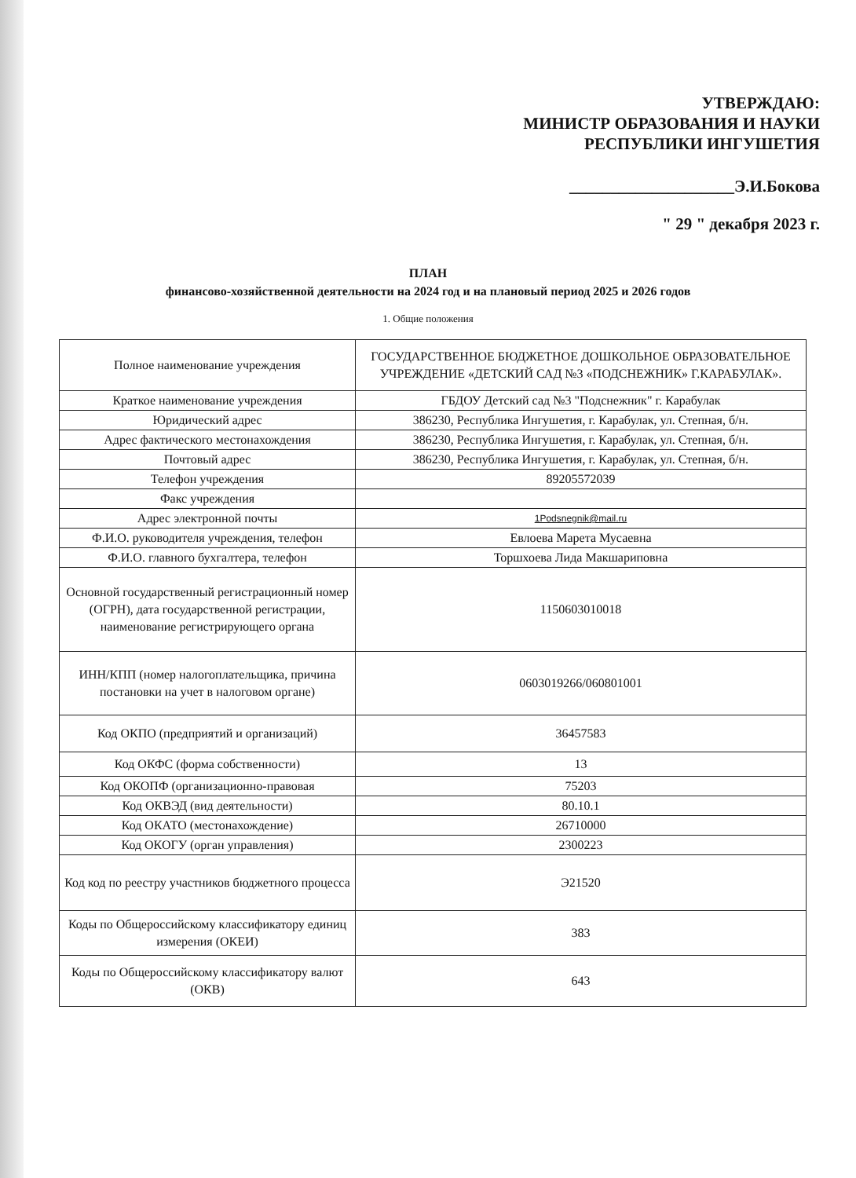УТВЕРЖДАЮ:
МИНИСТР ОБРАЗОВАНИЯ И НАУКИ
РЕСПУБЛИКИ ИНГУШЕТИЯ
____________________Э.И.Бокова
" 29 " декабря 2023 г.
ПЛАН
финансово-хозяйственной деятельности на 2024 год и на плановый период 2025 и 2026 годов
1. Общие положения
| Полное наименование учреждения | ГОСУДАРСТВЕННОЕ БЮДЖЕТНОЕ ДОШКОЛЬНОЕ ОБРАЗОВАТЕЛЬНОЕ УЧРЕЖДЕНИЕ «ДЕТСКИЙ САД №3 «ПОДСНЕЖНИК» Г.КАРАБУЛАК». |
| Краткое наименование учреждения | ГБДОУ Детский сад №3 "Подснежник" г. Карабулак |
| Юридический адрес | 386230, Республика Ингушетия, г. Карабулак, ул. Степная, б/н. |
| Адрес фактического местонахождения | 386230, Республика Ингушетия, г. Карабулак, ул. Степная, б/н. |
| Почтовый адрес | 386230, Республика Ингушетия, г. Карабулак, ул. Степная, б/н. |
| Телефон учреждения | 89205572039 |
| Факс учреждения | |
| Адрес электронной почты | 1Podsnegnik@mail.ru |
| Ф.И.О. руководителя учреждения, телефон | Евлоева Марета Мусаевна |
| Ф.И.О. главного бухгалтера, телефон | Торшхоева Лида Макшариповна |
| Основной государственный регистрационный номер (ОГРН), дата государственной регистрации, наименование регистрирующего органа | 1150603010018 |
| ИНН/КПП (номер налогоплательщика, причина постановки на учет в налоговом органе) | 0603019266/060801001 |
| Код ОКПО (предприятий и организаций) | 36457583 |
| Код ОКФС (форма собственности) | 13 |
| Код ОКОПФ (организационно-правовая | 75203 |
| Код ОКВЭД (вид деятельности) | 80.10.1 |
| Код ОКАТО (местонахождение) | 26710000 |
| Код ОКОГУ (орган управления) | 2300223 |
| Код код по реестру участников бюджетного процесса | Э21520 |
| Коды по Общероссийскому классификатору единиц измерения (ОКЕИ) | 383 |
| Коды по Общероссийскому классификатору валют (ОКВ) | 643 |